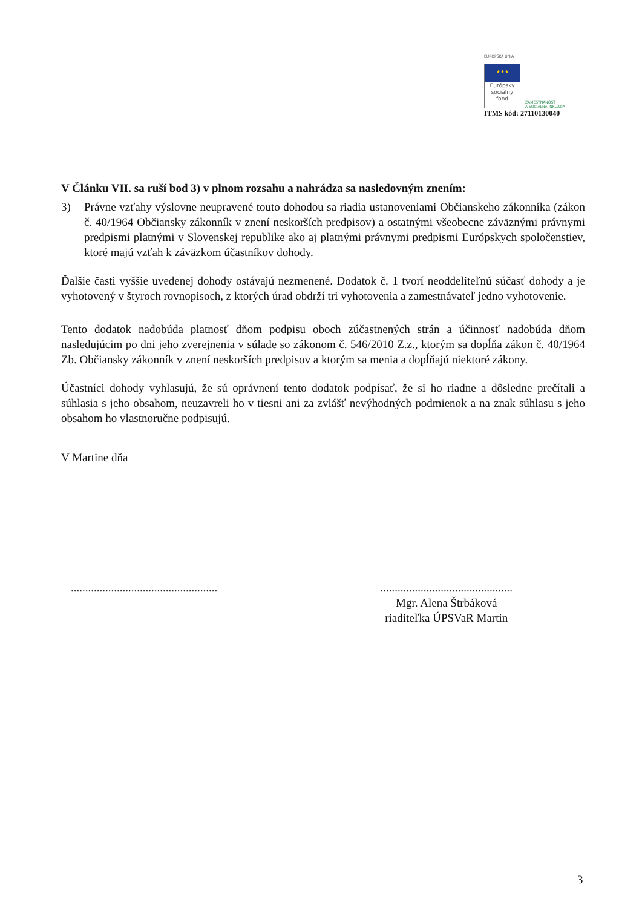EURÓPSKA ÚNIA
★★★
Európsky sociálny fond
ZAMESTNANOSŤ
A SOCIÁLNA INKLÚZIA
ITMS kód: 27110130040
V Článku VII. sa ruší bod 3) v plnom rozsahu a nahrádza sa nasledovným znením:
3) Právne vzťahy výslovne neupravené touto dohodou sa riadia ustanoveniami Občianskeho zákonníka (zákon č. 40/1964 Občiansky zákonník v znení neskorších predpisov) a ostatnými všeobecne záväznými právnymi predpismi platnými v Slovenskej republike ako aj platnými právnymi predpismi Európskych spoločenstiev, ktoré majú vzťah k záväzkom účastníkov dohody.
Ďalšie časti vyššie uvedenej dohody ostávajú nezmenené. Dodatok č. 1 tvorí neoddeliteľnú súčasť dohody a je vyhotovený v štyroch rovnopisoch, z ktorých úrad obdrží tri vyhotovenia a zamestnávateľ jedno vyhotovenie.
Tento dodatok nadobúda platnosť dňom podpisu oboch zúčastnených strán a účinnosť nadobúda dňom nasledujúcim po dni jeho zverejnenia v súlade so zákonom č. 546/2010 Z.z., ktorým sa dopĺňa zákon č. 40/1964 Zb. Občiansky zákonník v znení neskorších predpisov a ktorým sa menia a dopĺňajú niektoré zákony.
Účastníci dohody vyhlasujú, že sú oprávnení tento dodatok podpísať, že si ho riadne a dôsledne prečítali a súhlasia s jeho obsahom, neuzavreli ho v tiesni ani za zvlášť nevýhodných podmienok a na znak súhlasu s jeho obsahom ho vlastnoručne podpisujú.
V Martine dňa
...................................................
..............................................
Mgr. Alena Štrbáková
riaditeľka ÚPSVaR Martin
3